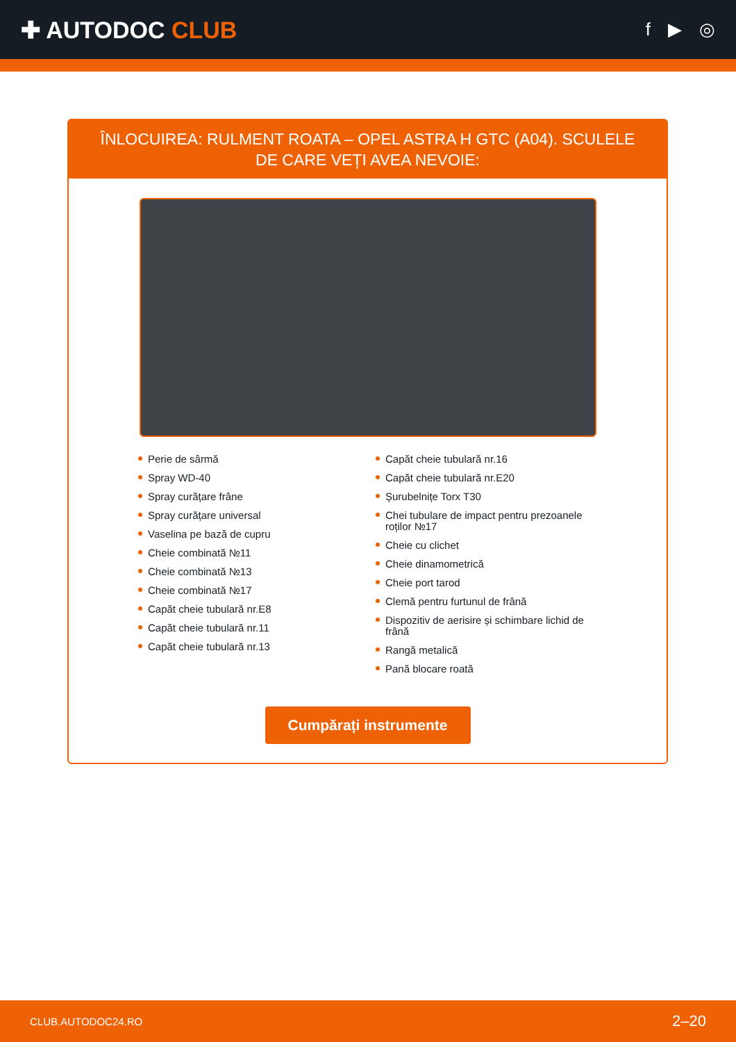✚ AUTODOC CLUB
f ▶ ◎
ÎNLOCUIREA: RULMENT ROATA – OPEL ASTRA H GTC (A04). SCULELE DE CARE VEȚI AVEA NEVOIE:
Perie de sârmă
Spray WD-40
Spray curățare frâne
Spray curățare universal
Vaselina pe bază de cupru
Cheie combinată №11
Cheie combinată №13
Cheie combinată №17
Capăt cheie tubulară nr.E8
Capăt cheie tubulară nr.11
Capăt cheie tubulară nr.13
Capăt cheie tubulară nr.16
Capăt cheie tubulară nr.E20
Șurubelnițe Torx T30
Chei tubulare de impact pentru prezoanele roților №17
Cheie cu clichet
Cheie dinamometrică
Cheie port tarod
Clemă pentru furtunul de frână
Dispozitiv de aerisire și schimbare lichid de frână
Rangă metalică
Pană blocare roată
Cumpărați instrumente
CLUB.AUTODOC24.RO 2–20